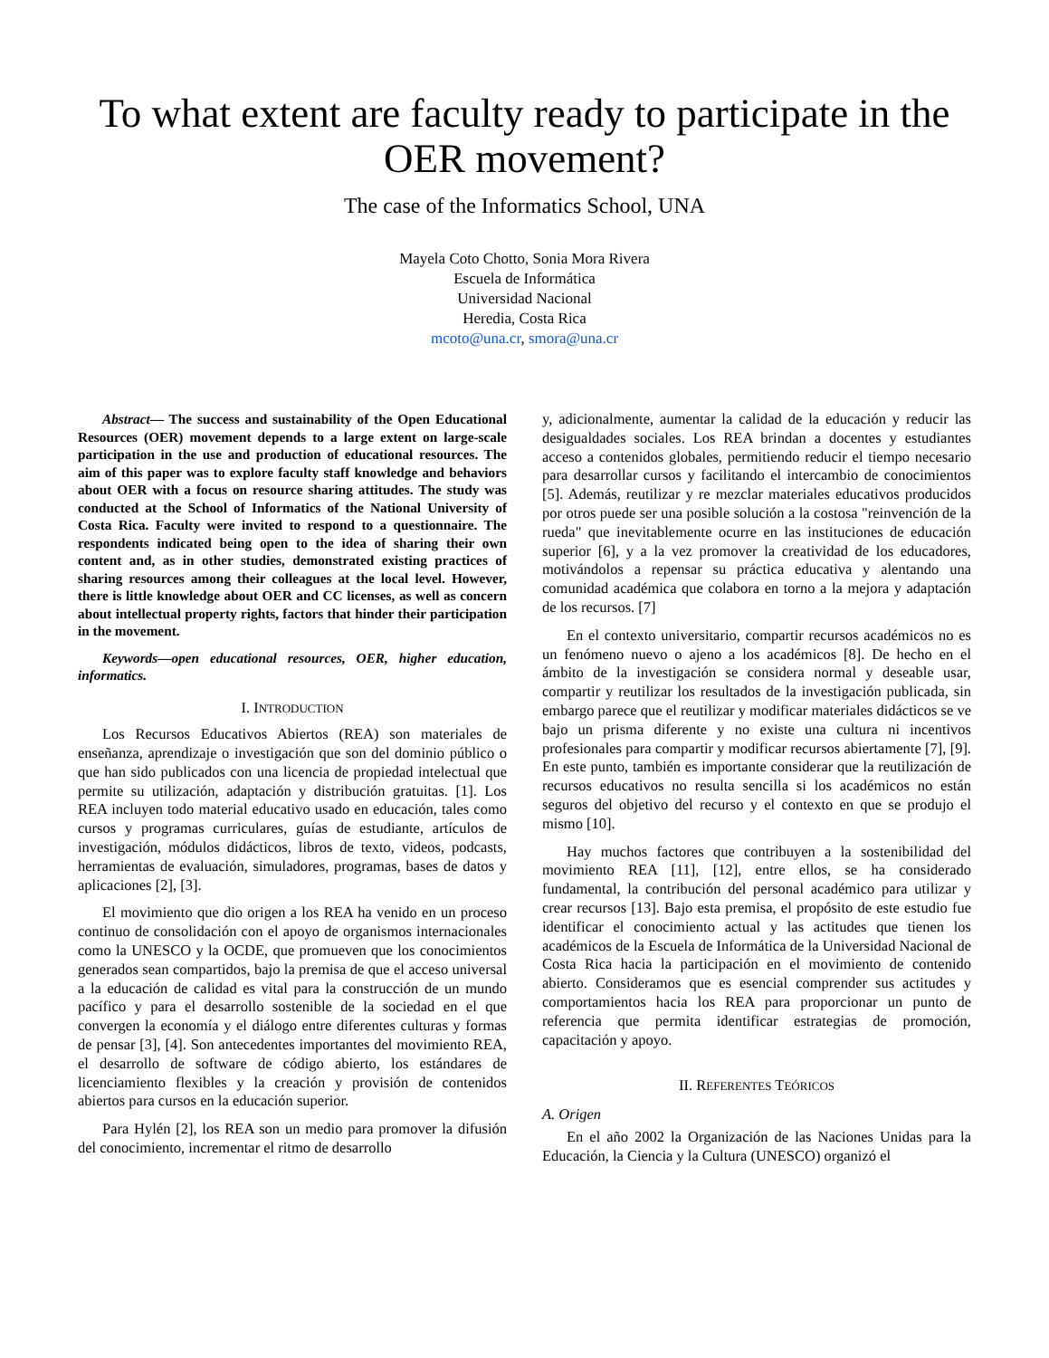To what extent are faculty ready to participate in the OER movement?
The case of the Informatics School, UNA
Mayela Coto Chotto, Sonia Mora Rivera
Escuela de Informática
Universidad Nacional
Heredia, Costa Rica
mcoto@una.cr, smora@una.cr
Abstract— The success and sustainability of the Open Educational Resources (OER) movement depends to a large extent on large-scale participation in the use and production of educational resources. The aim of this paper was to explore faculty staff knowledge and behaviors about OER with a focus on resource sharing attitudes. The study was conducted at the School of Informatics of the National University of Costa Rica. Faculty were invited to respond to a questionnaire. The respondents indicated being open to the idea of sharing their own content and, as in other studies, demonstrated existing practices of sharing resources among their colleagues at the local level. However, there is little knowledge about OER and CC licenses, as well as concern about intellectual property rights, factors that hinder their participation in the movement.
Keywords—open educational resources, OER, higher education, informatics.
I. INTRODUCTION
Los Recursos Educativos Abiertos (REA) son materiales de enseñanza, aprendizaje o investigación que son del dominio público o que han sido publicados con una licencia de propiedad intelectual que permite su utilización, adaptación y distribución gratuitas. [1]. Los REA incluyen todo material educativo usado en educación, tales como cursos y programas curriculares, guías de estudiante, artículos de investigación, módulos didácticos, libros de texto, videos, podcasts, herramientas de evaluación, simuladores, programas, bases de datos y aplicaciones [2], [3].
El movimiento que dio origen a los REA ha venido en un proceso continuo de consolidación con el apoyo de organismos internacionales como la UNESCO y la OCDE, que promueven que los conocimientos generados sean compartidos, bajo la premisa de que el acceso universal a la educación de calidad es vital para la construcción de un mundo pacífico y para el desarrollo sostenible de la sociedad en el que convergen la economía y el diálogo entre diferentes culturas y formas de pensar [3], [4]. Son antecedentes importantes del movimiento REA, el desarrollo de software de código abierto, los estándares de licenciamiento flexibles y la creación y provisión de contenidos abiertos para cursos en la educación superior.
Para Hylén [2], los REA son un medio para promover la difusión del conocimiento, incrementar el ritmo de desarrollo
y, adicionalmente, aumentar la calidad de la educación y reducir las desigualdades sociales. Los REA brindan a docentes y estudiantes acceso a contenidos globales, permitiendo reducir el tiempo necesario para desarrollar cursos y facilitando el intercambio de conocimientos [5]. Además, reutilizar y re mezclar materiales educativos producidos por otros puede ser una posible solución a la costosa "reinvención de la rueda" que inevitablemente ocurre en las instituciones de educación superior [6], y a la vez promover la creatividad de los educadores, motivándolos a repensar su práctica educativa y alentando una comunidad académica que colabora en torno a la mejora y adaptación de los recursos. [7]
En el contexto universitario, compartir recursos académicos no es un fenómeno nuevo o ajeno a los académicos [8]. De hecho en el ámbito de la investigación se considera normal y deseable usar, compartir y reutilizar los resultados de la investigación publicada, sin embargo parece que el reutilizar y modificar materiales didácticos se ve bajo un prisma diferente y no existe una cultura ni incentivos profesionales para compartir y modificar recursos abiertamente [7], [9]. En este punto, también es importante considerar que la reutilización de recursos educativos no resulta sencilla si los académicos no están seguros del objetivo del recurso y el contexto en que se produjo el mismo [10].
Hay muchos factores que contribuyen a la sostenibilidad del movimiento REA [11], [12], entre ellos, se ha considerado fundamental, la contribución del personal académico para utilizar y crear recursos [13]. Bajo esta premisa, el propósito de este estudio fue identificar el conocimiento actual y las actitudes que tienen los académicos de la Escuela de Informática de la Universidad Nacional de Costa Rica hacia la participación en el movimiento de contenido abierto. Consideramos que es esencial comprender sus actitudes y comportamientos hacia los REA para proporcionar un punto de referencia que permita identificar estrategias de promoción, capacitación y apoyo.
II. REFERENTES TEÓRICOS
A. Origen
En el año 2002 la Organización de las Naciones Unidas para la Educación, la Ciencia y la Cultura (UNESCO) organizó el